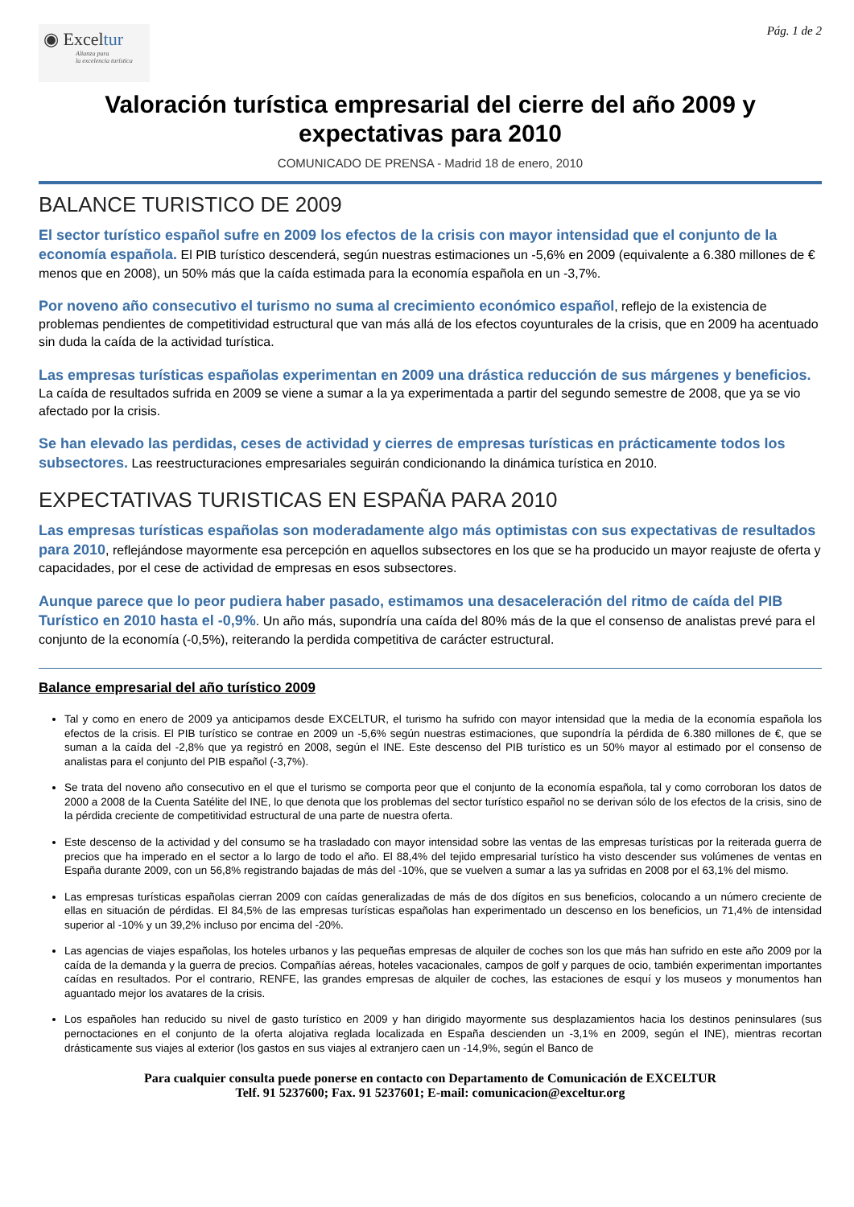◉ Exceltur
Alianza para
la excelencia turística
Pág. 1 de 2
Valoración turística empresarial del cierre del año 2009 y expectativas para 2010
COMUNICADO DE PRENSA - Madrid 18 de enero, 2010
BALANCE TURISTICO DE 2009
El sector turístico español sufre en 2009 los efectos de la crisis con mayor intensidad que el conjunto de la economía española. El PIB turístico descenderá, según nuestras estimaciones un -5,6% en 2009 (equivalente a 6.380 millones de € menos que en 2008), un 50% más que la caída estimada para la economía española en un -3,7%.
Por noveno año consecutivo el turismo no suma al crecimiento económico español, reflejo de la existencia de problemas pendientes de competitividad estructural que van más allá de los efectos coyunturales de la crisis, que en 2009 ha acentuado sin duda la caída de la actividad turística.
Las empresas turísticas españolas experimentan en 2009 una drástica reducción de sus márgenes y beneficios. La caída de resultados sufrida en 2009 se viene a sumar a la ya experimentada a partir del segundo semestre de 2008, que ya se vio afectado por la crisis.
Se han elevado las perdidas, ceses de actividad y cierres de empresas turísticas en prácticamente todos los subsectores. Las reestructuraciones empresariales seguirán condicionando la dinámica turística en 2010.
EXPECTATIVAS TURISTICAS EN ESPAÑA PARA 2010
Las empresas turísticas españolas son moderadamente algo más optimistas con sus expectativas de resultados para 2010, reflejándose mayormente esa percepción en aquellos subsectores en los que se ha producido un mayor reajuste de oferta y capacidades, por el cese de actividad de empresas en esos subsectores.
Aunque parece que lo peor pudiera haber pasado, estimamos una desaceleración del ritmo de caída del PIB Turístico en 2010 hasta el -0,9%. Un año más, supondría una caída del 80% más de la que el consenso de analistas prevé para el conjunto de la economía (-0,5%), reiterando la perdida competitiva de carácter estructural.
Balance empresarial del año turístico 2009
Tal y como en enero de 2009 ya anticipamos desde EXCELTUR, el turismo ha sufrido con mayor intensidad que la media de la economía española los efectos de la crisis. El PIB turístico se contrae en 2009 un -5,6% según nuestras estimaciones, que supondría la pérdida de 6.380 millones de €, que se suman a la caída del -2,8% que ya registró en 2008, según el INE. Este descenso del PIB turístico es un 50% mayor al estimado por el consenso de analistas para el conjunto del PIB español (-3,7%).
Se trata del noveno año consecutivo en el que el turismo se comporta peor que el conjunto de la economía española, tal y como corroboran los datos de 2000 a 2008 de la Cuenta Satélite del INE, lo que denota que los problemas del sector turístico español no se derivan sólo de los efectos de la crisis, sino de la pérdida creciente de competitividad estructural de una parte de nuestra oferta.
Este descenso de la actividad y del consumo se ha trasladado con mayor intensidad sobre las ventas de las empresas turísticas por la reiterada guerra de precios que ha imperado en el sector a lo largo de todo el año. El 88,4% del tejido empresarial turístico ha visto descender sus volúmenes de ventas en España durante 2009, con un 56,8% registrando bajadas de más del -10%, que se vuelven a sumar a las ya sufridas en 2008 por el 63,1% del mismo.
Las empresas turísticas españolas cierran 2009 con caídas generalizadas de más de dos dígitos en sus beneficios, colocando a un número creciente de ellas en situación de pérdidas. El 84,5% de las empresas turísticas españolas han experimentado un descenso en los beneficios, un 71,4% de intensidad superior al -10% y un 39,2% incluso por encima del -20%.
Las agencias de viajes españolas, los hoteles urbanos y las pequeñas empresas de alquiler de coches son los que más han sufrido en este año 2009 por la caída de la demanda y la guerra de precios. Compañías aéreas, hoteles vacacionales, campos de golf y parques de ocio, también experimentan importantes caídas en resultados. Por el contrario, RENFE, las grandes empresas de alquiler de coches, las estaciones de esquí y los museos y monumentos han aguantado mejor los avatares de la crisis.
Los españoles han reducido su nivel de gasto turístico en 2009 y han dirigido mayormente sus desplazamientos hacia los destinos peninsulares (sus pernoctaciones en el conjunto de la oferta alojativa reglada localizada en España descienden un -3,1% en 2009, según el INE), mientras recortan drásticamente sus viajes al exterior (los gastos en sus viajes al extranjero caen un -14,9%, según el Banco de
Para cualquier consulta puede ponerse en contacto con Departamento de Comunicación de EXCELTUR
Telf. 91 5237600; Fax. 91 5237601; E-mail: comunicacion@exceltur.org